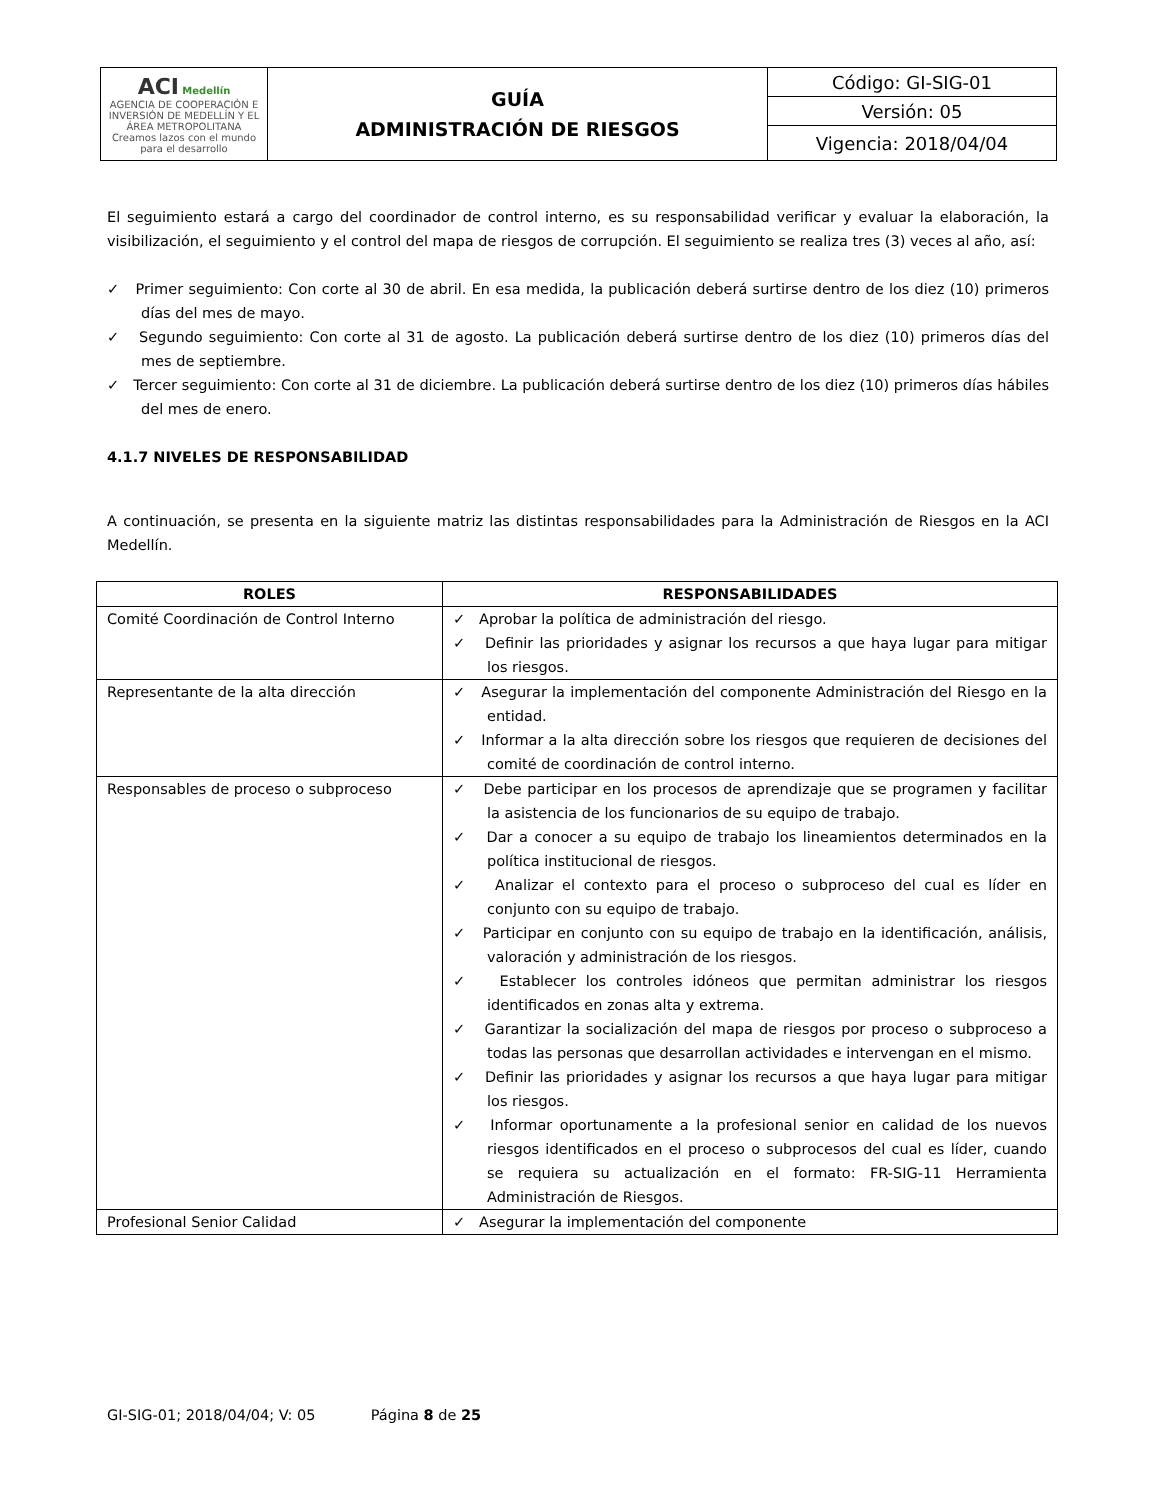| ACI Medellín AGENCIA DE COOPERACIÓN E INVERSIÓN DE MEDELLÍN Y EL ÁREA METROPOLITANA Creamos lazos con el mundo para el desarrollo | GUÍA ADMINISTRACIÓN DE RIESGOS | Código: GI-SIG-01 |
| | | Versión: 05 |
| | | Vigencia: 2018/04/04 |
El seguimiento estará a cargo del coordinador de control interno, es su responsabilidad verificar y evaluar la elaboración, la visibilización, el seguimiento y el control del mapa de riesgos de corrupción. El seguimiento se realiza tres (3) veces al año, así:
✓ Primer seguimiento: Con corte al 30 de abril. En esa medida, la publicación deberá surtirse dentro de los diez (10) primeros días del mes de mayo.
✓ Segundo seguimiento: Con corte al 31 de agosto. La publicación deberá surtirse dentro de los diez (10) primeros días del mes de septiembre.
✓ Tercer seguimiento: Con corte al 31 de diciembre. La publicación deberá surtirse dentro de los diez (10) primeros días hábiles del mes de enero.
4.1.7 NIVELES DE RESPONSABILIDAD
A continuación, se presenta en la siguiente matriz las distintas responsabilidades para la Administración de Riesgos en la ACI Medellín.
| ROLES | RESPONSABILIDADES |
| --- | --- |
| Comité Coordinación de Control Interno | ✓ Aprobar la política de administración del riesgo. ✓ Definir las prioridades y asignar los recursos a que haya lugar para mitigar los riesgos. |
| Representante de la alta dirección | ✓ Asegurar la implementación del componente Administración del Riesgo en la entidad. ✓ Informar a la alta dirección sobre los riesgos que requieren de decisiones del comité de coordinación de control interno. |
| Responsables de proceso o subproceso | ✓ Debe participar en los procesos de aprendizaje que se programen y facilitar la asistencia de los funcionarios de su equipo de trabajo. ✓ Dar a conocer a su equipo de trabajo los lineamientos determinados en la política institucional de riesgos. ✓ Analizar el contexto para el proceso o subproceso del cual es líder en conjunto con su equipo de trabajo. ✓ Participar en conjunto con su equipo de trabajo en la identificación, análisis, valoración y administración de los riesgos. ✓ Establecer los controles idóneos que permitan administrar los riesgos identificados en zonas alta y extrema. ✓ Garantizar la socialización del mapa de riesgos por proceso o subproceso a todas las personas que desarrollan actividades e intervengan en el mismo. ✓ Definir las prioridades y asignar los recursos a que haya lugar para mitigar los riesgos. ✓ Informar oportunamente a la profesional senior en calidad de los nuevos riesgos identificados en el proceso o subprocesos del cual es líder, cuando se requiera su actualización en el formato: FR-SIG-11 Herramienta Administración de Riesgos. |
| Profesional Senior Calidad | ✓ Asegurar la implementación del componente |
GI-SIG-01; 2018/04/04; V: 05 Página 8 de 25